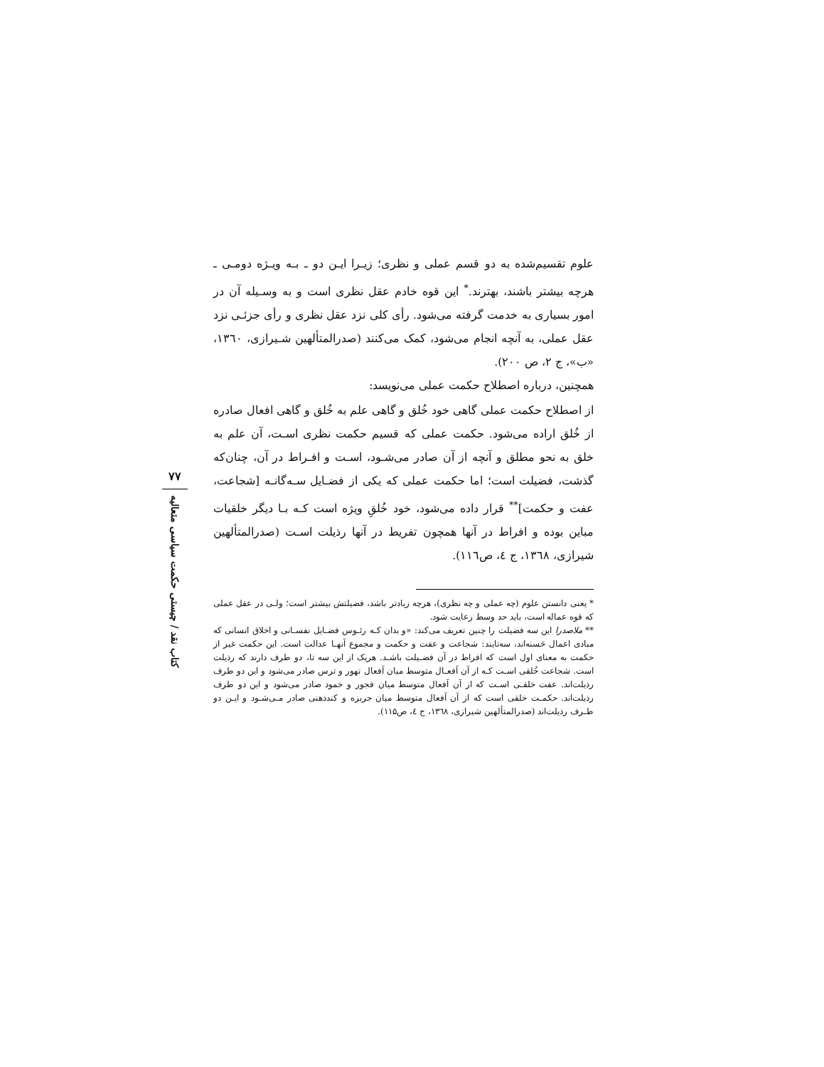علوم تقسیم‌شده به دو قسم عملی و نظری؛ زیـرا ایـن دو ـ بـه ویـژه دومـی ـ هرچه بیشتر باشند، بهترند.<sup>*</sup> این قوه خادم عقل نظری است و به وسـیله آن در امور بسیاری به خدمت گرفته می‌شود. رأی کلی نزد عقل نظری و رأی جزئـی نزد عقل عملی، به آنچه انجام می‌شود، کمک می‌کنند (صدرالمتألهین شـیرازی، ۱۳٦۰، «ب»، ج ۲، ص ۲۰۰).
همچنین، درباره اصطلاح حکمت عملی می‌نویسد:
از اصطلاح حکمت عملی گاهی خود خُلق و گاهی علم به خُلق و گاهی افعال صادره از خُلق اراده می‌شود. حکمت عملی که قسیم حکمت نظری اسـت، آن علم به خلق به نحو مطلق و آنچه از آن صادر می‌شـود، اسـت و افـراط در آن، چنان‌که گذشت، فضیلت است؛ اما حکمت عملی که یکی از فضـایل سـه‌گانـه [شجاعت، عفت و حکمت]<sup>**</sup> قرار داده می‌شود، خود خُلقِ ویژه است کـه بـا دیگر خلقیات مباین بوده و افراط در آنها همچون تفریط در آنها رذیلت اسـت (صدرالمتألهین شیرازی، ۱۳٦۸، ج ٤، ص۱۱٦).
* یعنی دانستن علوم (چه عملی و چه نظری)، هرچه زیادتر باشد، فضیلتش بیشتر است؛ ولـی در عقل عملی که قوه عماله است، باید حد وسط رعایت شود.
** ملاصدرا این سه فضیلت را چنین تعریف می‌کند: «و بدان کـه رئـوس فضـایل نفسـانی و اخلاق انسانی که مبادی اعمال حَسنه‌اند، سه‌تایند: شجاعت و عفت و حکمت و مجموع آنهـا عدالت است. این حکمت غیر از حکمت به معنای اول است که افراط در آن فضـیلت باشـد. هریک از این سه تا، دو طرف دارند که رذیلت است. شجاعت خُلقی اسـت کـه از آن اَفعـال متوسط میان اَفعال تهور و ترس صادر می‌شود و این دو طرف رذیلت‌اند. عفت خلقـی اسـت که از آن اَفعال متوسط میان فجور و خمود صادر می‌شود و این دو طرف رذیلت‌اند. حکمـت خلقی است که از آن اَفعال متوسط میان جربزه و کندذهنی صادر مـی‌شـود و ایـن دو طـرف رذیلت‌اند (صدرالمتألهین شیرازی، ۱۳٦۸، ج ٤، ص۱۱۵).
۷۷
کتاب نقد / چیستی حکمت سیاسی متعالیه